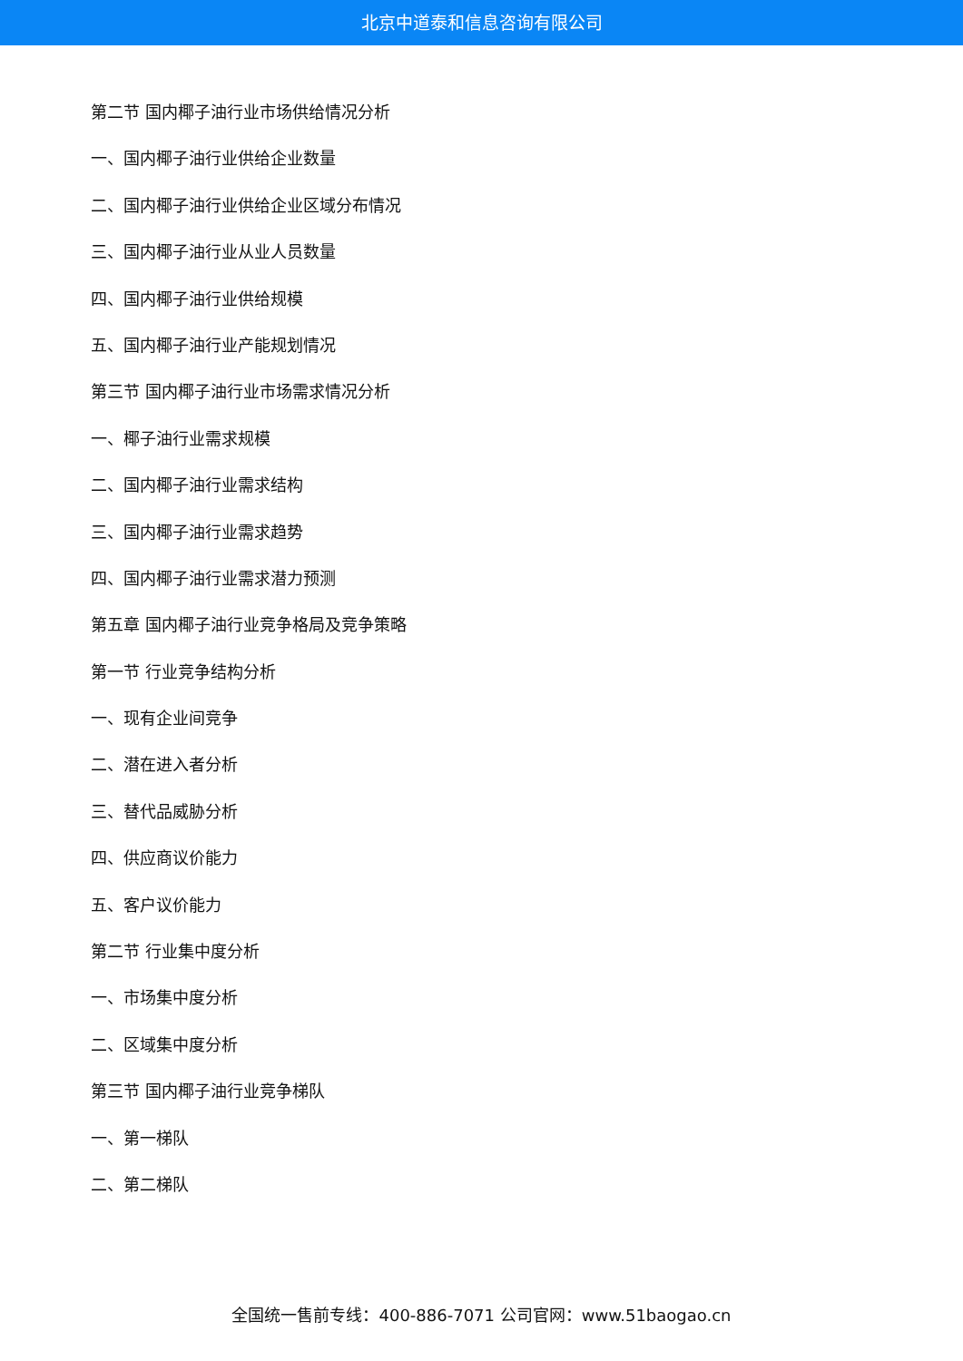北京中道泰和信息咨询有限公司
第二节 国内椰子油行业市场供给情况分析
一、国内椰子油行业供给企业数量
二、国内椰子油行业供给企业区域分布情况
三、国内椰子油行业从业人员数量
四、国内椰子油行业供给规模
五、国内椰子油行业产能规划情况
第三节 国内椰子油行业市场需求情况分析
一、椰子油行业需求规模
二、国内椰子油行业需求结构
三、国内椰子油行业需求趋势
四、国内椰子油行业需求潜力预测
第五章 国内椰子油行业竞争格局及竞争策略
第一节 行业竞争结构分析
一、现有企业间竞争
二、潜在进入者分析
三、替代品威胁分析
四、供应商议价能力
五、客户议价能力
第二节 行业集中度分析
一、市场集中度分析
二、区域集中度分析
第三节 国内椰子油行业竞争梯队
一、第一梯队
二、第二梯队
全国统一售前专线：400-886-7071 公司官网：www.51baogao.cn